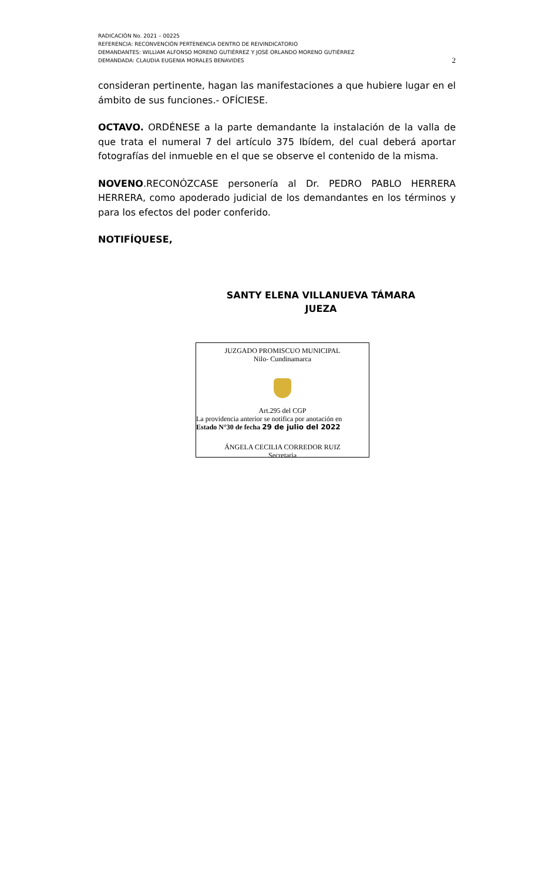RADICACIÓN No. 2021 – 00225
REFERENCIA: RECONVENCIÓN PERTENENCIA DENTRO DE REIVINDICATORIO
DEMANDANTES: WILLIAM ALFONSO MORENO GUTIÉRREZ Y JOSÉ ORLANDO MORENO GUTIÉRREZ
2 DEMANDADA: CLAUDIA EUGENIA MORALES BENAVIDES
consideran pertinente, hagan las manifestaciones a que hubiere lugar en el ámbito de sus funciones.- OFÍCIESE.
OCTAVO. ORDÉNESE a la parte demandante la instalación de la valla de que trata el numeral 7 del artículo 375 Ibídem, del cual deberá aportar fotografías del inmueble en el que se observe el contenido de la misma.
NOVENO.RECONÓZCASE personería al Dr. PEDRO PABLO HERRERA HERRERA, como apoderado judicial de los demandantes en los términos y para los efectos del poder conferido.
NOTIFÍQUESE,
SANTY ELENA VILLANUEVA TÁMARA
JUEZA
JUZGADO PROMISCUO MUNICIPAL
Nilo- Cundinamarca
Art.295 del CGP
La providencia anterior se notifica por anotación en
Estado N°30 de fecha 29 de julio del 2022
ÁNGELA CECILIA CORREDOR RUIZ
Secretaria